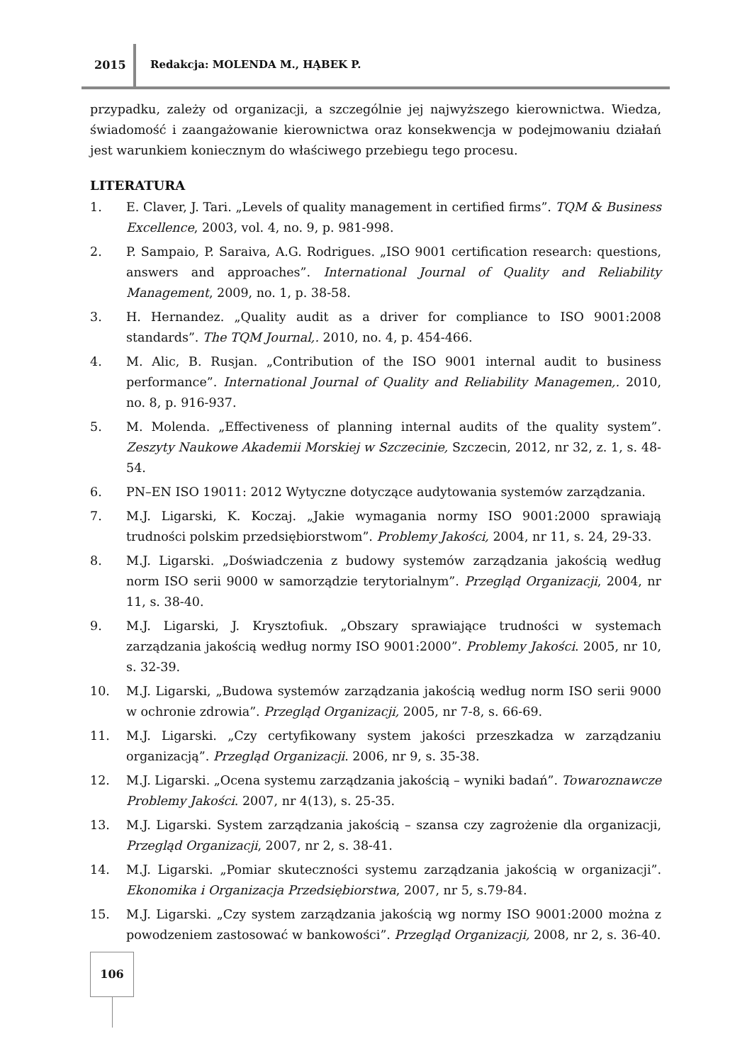2015 Redakcja: MOLENDA M., HĄBEK P.
przypadku, zależy od organizacji, a szczególnie jej najwyższego kierownictwa. Wiedza, świadomość i zaangażowanie kierownictwa oraz konsekwencja w podejmowaniu działań jest warunkiem koniecznym do właściwego przebiegu tego procesu.
LITERATURA
1. E. Claver, J. Tari. „Levels of quality management in certified firms”. TQM & Business Excellence, 2003, vol. 4, no. 9, p. 981-998.
2. P. Sampaio, P. Saraiva, A.G. Rodrigues. „ISO 9001 certification research: questions, answers and approaches”. International Journal of Quality and Reliability Management, 2009, no. 1, p. 38-58.
3. H. Hernandez. „Quality audit as a driver for compliance to ISO 9001:2008 standards”. The TQM Journal,. 2010, no. 4, p. 454-466.
4. M. Alic, B. Rusjan. „Contribution of the ISO 9001 internal audit to business performance”. International Journal of Quality and Reliability Managemen,. 2010, no. 8, p. 916-937.
5. M. Molenda. „Effectiveness of planning internal audits of the quality system”. Zeszyty Naukowe Akademii Morskiej w Szczecinie, Szczecin, 2012, nr 32, z. 1, s. 48-54.
6. PN–EN ISO 19011: 2012 Wytyczne dotyczące audytowania systemów zarządzania.
7. M.J. Ligarski, K. Koczaj. „Jakie wymagania normy ISO 9001:2000 sprawiają trudności polskim przedsiębiorstwom”. Problemy Jakości, 2004, nr 11, s. 24, 29-33.
8. M.J. Ligarski. „Doświadczenia z budowy systemów zarządzania jakością według norm ISO serii 9000 w samorządzie terytorialnym”. Przegląd Organizacji, 2004, nr 11, s. 38-40.
9. M.J. Ligarski, J. Krysztofiuk. „Obszary sprawiające trudności w systemach zarządzania jakością według normy ISO 9001:2000”. Problemy Jakości. 2005, nr 10, s. 32-39.
10. M.J. Ligarski, „Budowa systemów zarządzania jakością według norm ISO serii 9000 w ochronie zdrowia”. Przegląd Organizacji, 2005, nr 7-8, s. 66-69.
11. M.J. Ligarski. „Czy certyfikowany system jakości przeszkadza w zarządzaniu organizacją”. Przegląd Organizacji. 2006, nr 9, s. 35-38.
12. M.J. Ligarski. „Ocena systemu zarządzania jakością – wyniki badań”. Towaroznawcze Problemy Jakości. 2007, nr 4(13), s. 25-35.
13. M.J. Ligarski. System zarządzania jakością – szansa czy zagrożenie dla organizacji, Przegląd Organizacji, 2007, nr 2, s. 38-41.
14. M.J. Ligarski. „Pomiar skuteczności systemu zarządzania jakością w organizacji”. Ekonomika i Organizacja Przedsiębiorstwa, 2007, nr 5, s.79-84.
15. M.J. Ligarski. „Czy system zarządzania jakością wg normy ISO 9001:2000 można z powodzeniem zastosować w bankowości”. Przegląd Organizacji, 2008, nr 2, s. 36-40.
106